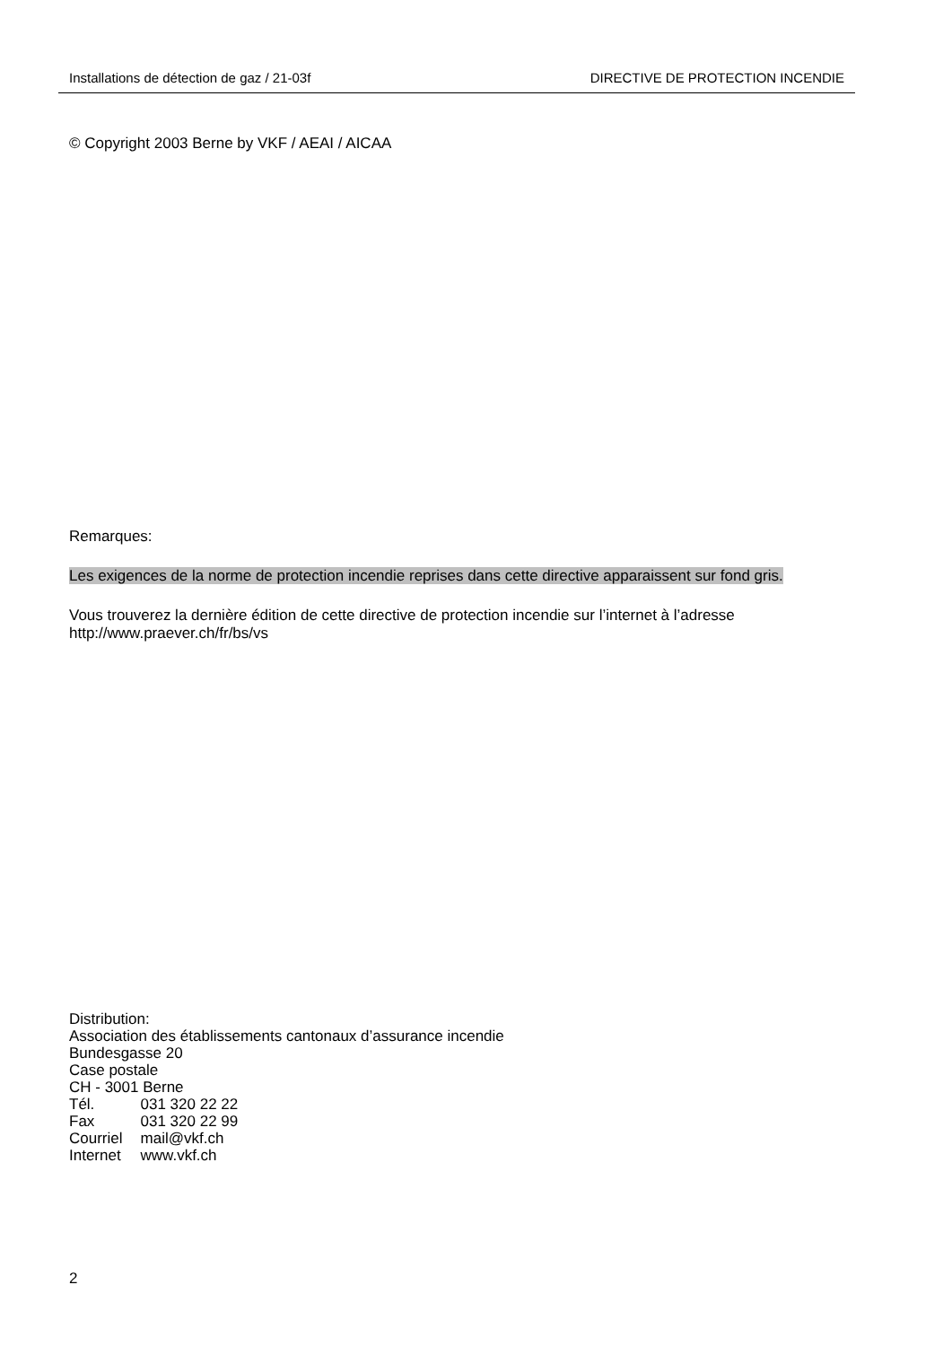Installations de détection de gaz / 21-03f DIRECTIVE DE PROTECTION INCENDIE
© Copyright 2003 Berne by VKF / AEAI / AICAA
Remarques:
Les exigences de la norme de protection incendie reprises dans cette directive apparaissent sur fond gris.
Vous trouverez la dernière édition de cette directive de protection incendie sur l’internet à l’adresse http://www.praever.ch/fr/bs/vs
Distribution:
Association des établissements cantonaux d’assurance incendie
Bundesgasse 20
Case postale
CH - 3001 Berne
| Tél. | 031 320 22 22 |
| Fax | 031 320 22 99 |
| Courriel | mail@vkf.ch |
| Internet | www.vkf.ch |
2